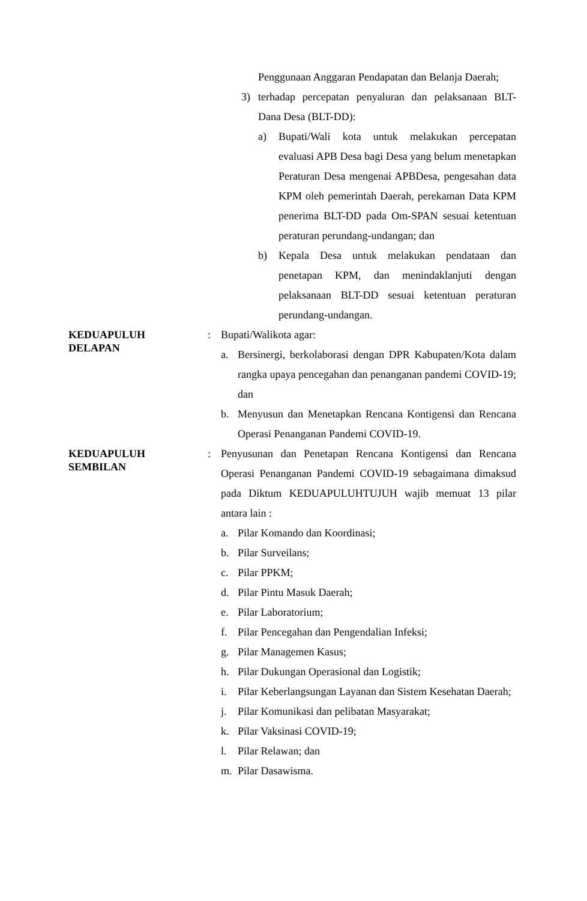Penggunaan Anggaran Pendapatan dan Belanja Daerah;
3) terhadap percepatan penyaluran dan pelaksanaan BLT-Dana Desa (BLT-DD):
a) Bupati/Wali kota untuk melakukan percepatan evaluasi APB Desa bagi Desa yang belum menetapkan Peraturan Desa mengenai APBDesa, pengesahan data KPM oleh pemerintah Daerah, perekaman Data KPM penerima BLT-DD pada Om-SPAN sesuai ketentuan peraturan perundang-undangan; dan
b) Kepala Desa untuk melakukan pendataan dan penetapan KPM, dan menindaklanjuti dengan pelaksanaan BLT-DD sesuai ketentuan peraturan perundang-undangan.
KEDUAPULUH
DELAPAN
: Bupati/Walikota agar:
a. Bersinergi, berkolaborasi dengan DPR Kabupaten/Kota dalam rangka upaya pencegahan dan penanganan pandemi COVID-19; dan
b. Menyusun dan Menetapkan Rencana Kontigensi dan Rencana Operasi Penanganan Pandemi COVID-19.
KEDUAPULUH
SEMBILAN
: Penyusunan dan Penetapan Rencana Kontigensi dan Rencana Operasi Penanganan Pandemi COVID-19 sebagaimana dimaksud pada Diktum KEDUAPULUHTUJUH wajib memuat 13 pilar antara lain :
a. Pilar Komando dan Koordinasi;
b. Pilar Surveilans;
c. Pilar PPKM;
d. Pilar Pintu Masuk Daerah;
e. Pilar Laboratorium;
f. Pilar Pencegahan dan Pengendalian Infeksi;
g. Pilar Managemen Kasus;
h. Pilar Dukungan Operasional dan Logistik;
i. Pilar Keberlangsungan Layanan dan Sistem Kesehatan Daerah;
j. Pilar Komunikasi dan pelibatan Masyarakat;
k. Pilar Vaksinasi COVID-19;
l. Pilar Relawan; dan
m. Pilar Dasawisma.